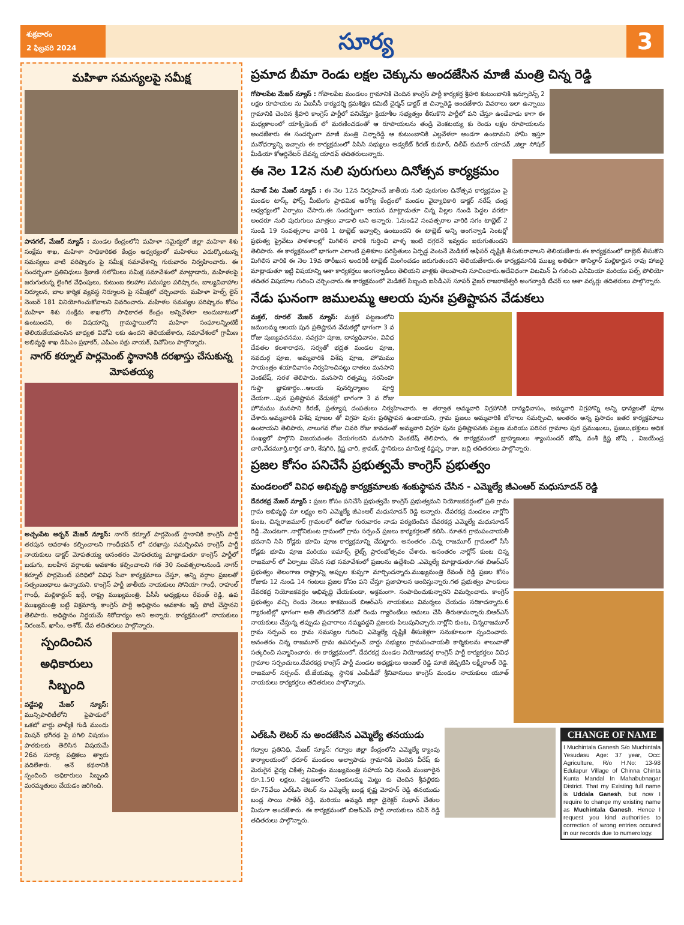శుక్రవారం
2 ఫిబ్రవరి 2024
సూర్య
3
మహిళా సమస్యలపై సమీక్ష
పానగల్, మేజర్ న్యూస్ : మండల కేంద్రంలోని మహిళా సమైక్యలో జిల్లా మహిళా శిశు సంక్షేమ శాఖ, మహిళా సాధికారికత కేంద్రం ఆధ్వర్యంలో మహిళలు ఎదుర్కొంటున్న సమస్యలు వాటి పరిష్కారం పై సమీక్ష సమావేశాన్ని గురువారం నిర్వహించారు. ఈ సందర్భంగా ప్రతినిధులు శ్రీవాణి సలోమీలు సమీక్ష సమావేశంలో మాట్లాడారు, మహిళలపై జరుగుతున్న లైంగిక వేధింపులు, కుటుంబ కలహాల సమస్యల పరిష్కారం, బాల్యవివాహాల నిర్మూలన, బాల కార్మిక వ్యవస్థ నిర్మూలన పై సమీక్షలో చర్చించారు. మహిళా హెల్ప్ లైన్ నెంబర్ 181 వినియోగించుకోవాలని వివరించారు. మహిళల సమస్యల పరిష్కారం కోసం మహిళా శిశు సంక్షేమ శాఖలోని సాధికారత కేంద్రం అన్నివేళలా అందుబాటులో ఉంటుందని, ఈ విషయాన్ని గ్రామస్థాయిలోని మహిళా సంఘాలన్నింటికీ తెలియజేయవలసిన బాధ్యత వివోఏ లకు ఉందని తెలియజేశారు, సమావేశంలో గ్రామీణ అభివృద్ధి శాఖ డిపిఎం ప్రభాకర్, ఎపిఎం సక్రు నాయక్, వివోఏలు పాల్గొన్నారు.
నాగర్ కర్నూల్ పార్లమెంట్ స్థానానికి దరఖాస్తు చేసుకున్న మోపతయ్య
అచ్చంపేట అర్బన్ మేజర్ న్యూస్: నాగర్ కర్నూల్ పార్లమెంట్ స్థానానికి కాంగ్రెస్ పార్టీ తరపున అవకాశం కల్పించాలని గాంధీభవన్ లో దరఖాస్తు సమర్పించిన కాంగ్రెస్ పార్టీ నాయకులు డాక్టర్ మోపతయ్య అనంతరం మోపతయ్య మాట్లాడుతూ కాంగ్రెస్ పార్టీలో బడుగు, బలహీన వర్గాలకు అవకాశం కల్పించాలని గత 30 సంవత్సరాలనుండి నాగర్ కర్నూల్ పార్లమెంట్ పరిధిలో వివిధ సేవా కార్యక్రమాలు చేస్తూ, అన్ని వర్గాల ప్రజలతో సత్సంబంధాలు ఉన్నాయని. కాంగ్రెస్ పార్టీ జాతీయ నాయకులు సోనియా గాంధీ, రాహుల్ గాంధీ, మల్లికార్జున్ ఖర్గే, రాష్ట్ర ముఖ్యమంత్రి. పీసీసీ అధ్యక్షులు రేవంత్ రెడ్డి, ఉప ముఖ్యమంత్రి బట్టి విక్రమార్క కాంగ్రెస్ పార్టీ అధిష్ఠానం అవకాశం ఇస్తే పోటీ చేస్తానని తెలిపారు. అధిష్టానం నిర్ణయమే శిరోదార్యం అని అన్నారు. కార్యక్రమంలో నాయకులు నిరంజన్, ఖాసీం, అశోక్, దేవ తదితరులు పాల్గొన్నారు.
స్పందించిన అధికారులు సిబ్బంది
వడ్డేపల్లి మేజర్ న్యూస్: మున్సిపాలిటీలోని పైపాడులో ఒకటో వార్డు వాల్మీకి గుడి ముందు మిషన్ భగీరథ పై పగిలి విషయం పాఠకులకు తెలిసిన విషయమే 26న సూర్య పత్రికలు త్వారు వదిలేశారు. అనే కథనానికి స్పందించి అధికారులు సిబ్బంది మరమ్మతులు చేయడం జరిగింది.
ప్రమాద బీమా రెండు లక్షల చెక్కును అందజేసిన మాజీ మంత్రి చిన్న రెడ్డి
గోపాలపేట మేజర్ న్యూస్ : గోపాలపేట మండలం గ్రామానికి చెందిన కాంగ్రెస్ పార్టీ కార్యకర్త శ్రీహరి కుటుంబానికి ఇన్సూరెన్స్ 2 లక్షల రూపాయల ను ఏఐసీసీ కార్యదర్శి క్రమశిక్షణ కమిటీ చైర్మన్ డాక్టర్ జి చిన్నారెడ్డి అందజేశారు వివరాలు ఇలా ఉన్నాయి గ్రామానికి చెందిన శ్రీహరి కాంగ్రెస్ పార్టీలో పనిచేస్తూ క్రియాశీల సభ్యత్వం తీసుకొని పార్టీలో పని చేస్తూ ఉండేవాడు కాగా ఈ మధ్యకాలంలో యాక్సిడెంట్ లో మరణించడంతో ఆ రూపాయలను తండ్రి వెంకటయ్య కు రెండు లక్షల రూపాయలను అందజేశారు ఈ సందర్భంగా మాజీ మంత్రి చిన్నారెడ్డి ఆ కుటుంబానికి ఎల్లవేళలా అండగా ఉంటామని హామీ ఇస్తూ మనోధర్యాన్ని ఇచ్చారు ఈ కార్యక్రమంలో పిసిసి సభ్యులు అడ్వకేట్ కిరణ్ కుమార్, దిలీప్ కుమార్ యాదవ్ ,జిల్లా సోషల్ మీడియా కోఆర్డినేటర్ దేవన్న యాదవ్ తదితరులున్నారు.
ఈ నెల 12న నులి పురుగులు దినోత్సవ కార్యక్రమం
నవాబ్ పేట మేజర్ న్యూస్ : ఈ నెల 12న నిర్వహించే జాతీయ నులి పురుగుల దినోత్సవ కార్యక్రమం పై మండల టాస్క్ ఫోర్స్ మీటింగు ప్రాథమిక ఆరోగ్య కేంద్రంలో మండల వైద్యాధికారి డాక్టర్ నరేష్ చంద్ర ఆధ్వర్యంలో ఏర్పాటు చేసారు.ఈ సందర్భంగా ఆయన మాట్లాడుతూ చిన్న పిల్లల నుండి పెద్దల వరకూ అందరూ నులి పురుగులు మాత్రలు వాడాలి అని అన్నారు. 1నుండి2 సంవత్సరాల వారికి సగం టాబ్లెట్ 2 నుండి 19 సంవత్సరాల వారికి 1 టాబ్లెట్ ఇవ్వాల్సి ఉంటుందని ఈ టాబ్లెట్ అన్ని అంగన్వాడి సెంటర్లో ప్రభుత్వ ప్రైవేటు పాఠశాలల్లో మిగిలిన వారికి గుర్తించి వాళ్ళ ఇంటి దగ్గరనే ఇవ్వడం జరుగుతుందని తెలిపారు. ఈ కార్యక్రమంలో భాగంగా ఎలాంటి ప్రతికూల పరిస్థితులు ఏర్పడ్డ వెంటనే మెడికల్ ఆఫీసర్ దృష్టికి తీసుకురావాలని తెలియజేశారు.ఈ కార్యక్రమంలో టాబ్లెట్ తీసుకొని మిగిలిన వారికి ఈ నెల 19వ తారీఖున అందరికీ టాబ్లెట్ మింగించడం జరుగుతుందని తెలియజేశారు.ఈ కార్యక్రమానికి ముఖ్య అతిథిగా తాసిల్దార్ మల్లికార్జున రావు హాజరై మాట్లాడుతూ ఇట్టి విషయాన్ని ఆశా కార్యకర్తలు అంగన్వాడీలు తెలియని వాళ్లకు తెలుపాలని సూచించారు.అదేవిధంగా విటమిన్ ఏ గురించి ఎనీమియా మరియు పల్స్ పోలియో తదితర విషయాల గురించి చర్చించారు.ఈ కార్యక్రమంలో మెడికల్ సిబ్బంది ఐసీడీఎస్ సూపర్ వైజర్ రాజరాజేశ్వరీ అంగన్వాడీ టీచర్ లు ఆశా వర్కర్లు తదితరులు పాల్గొన్నారు.
నేడు ఘనంగా జములమ్మ ఆలయ పునః ప్రతిష్టాపన వేడుకలు
మక్తల్, రూరల్ మేజర్ న్యూస్: మక్తల్ పట్టణంలోని జములమ్మ ఆలయ పున ప్రతిష్టాపన వేడుకల్లో భాగంగా 3 వ రోజు పుణ్యవచనము, నవగ్రహ పూజ, దాన్యధివాసం, వివిధ దేవతల కలశారాధన, సర్వతో భద్రత మండల పూజ, నవదుర్గ పూజ, అమ్మవారికి విశేష పూజ, హొమము సాయంత్రం శయాదివాసం నిర్వహించినట్లు దాతలు మనసాని వెంకటేష్, సరళ తెలిపారు. మనసాని రత్నమ్మ, నరసింహ గుప్తా జ్ఞాపకార్థం...ఆలయ పునర్నిర్మాణం పూర్తి చేయగా...పున ప్రతిష్టాపన వేడుకల్లో భాగంగా 3 వ రోజు హొమము మనసాని కిరణ్, ప్రత్యూష దంపతులు నిర్వహించారు. ఆ తర్వాత అమ్మవారి విగ్రహానికి దాన్యధివాసం, అమ్మవారి విగ్రహాన్ని అన్ని ధాన్యలతో పూజ చేశారు.అమ్మవారికి విశేష పూజల తో విగ్రహ పునః ప్రతిష్టాపన ఉంటాయని, గ్రామ ప్రజలు అమ్మవారికి బోనాలు సమర్పించి, అంతరం అన్న ప్రసాదం ఇతర కార్యక్రమాలు ఉంటాయని తెలిపారు, నాలుగవ రోజు చివరి రోజు కావడంతో అమ్మవారి విగ్రహ పునః ప్రతిష్టాపనకు పట్టణ మరియు పరిసర గ్రామాల పుర ప్రముఖులు, ప్రజలు,భక్తులు అధిక సంఖ్యలో పాల్గొని విజయవంతం చేయగలరని మనసాని వెంకటేష్ తెలిపారు, ఈ కార్యక్రమంలో బ్రాహ్మణులు శ్యాంసుందర్ జోషి, వంశీ క్రిష్ణ జోషి , విజయేంద్ర చారి,వేదమూర్తి,కార్తిక చారి, శేషగిరి, క్రిష్ణ చారి, శ్రావణ్, స్థానికులు మామిళ్ల కిష్టప్ప, రాజు, బద్రి తదితరులు పాల్గొన్నారు.
ప్రజల కోసం పనిచేసే ప్రభుత్వమే కాంగ్రెస్ ప్రభుత్వం
మండలంలో వివిధ అభివృద్ధి కార్యక్రమాలకు శంకుస్థాపన చేసిన - ఎమ్మెల్యే జీఎంఆర్ మధుసూదన్ రెడ్డి
దేవరకద్ర మేజర్ న్యూస్ : ప్రజల కోసం పనిచేసే ప్రభుత్వమే కాంగ్రెస్ ప్రభుత్వమని నియోజకవర్గంలో ప్రతి గ్రామ గ్రామ అభివృద్ధి మా లక్ష్యం అని ఎమ్మెల్యే జీఎంఆర్ మధుసూదన్ రెడ్డి అన్నారు. దేవరకద్ర మండలం నార్లోని కుంట, చిన్నరాజమూర్ గ్రామలలో ఈరోజు గురువారం నాడు పర్యటించిన దేవరకద్ర ఎమ్మెల్యే మధుసూదన్ రెడ్డి..మొదటగా..నార్లోనికుంట గ్రామంలో గ్రామ సర్పంచ్ ప్రజలు కార్యకర్తలతో కలిసి..నూతన గ్రామపంచాయతీ భవనాని సిసి రోడ్లకు భూమి పూజ కార్యక్రమాన్ని చేపట్టారు. అనంతరం .చిన్న రాజమూర్ గ్రామంలో సీసీ రోడ్లకు భూమి పూజ మరియు ఐమాక్స్ లైట్స్ ప్రారంభోత్సవం చేశారు. అనంతరం నార్లోన్ కుంట చిన్న రాజమూర్ లో ఏర్పాటు చేసిన సభ సమావేశంలో ప్రజలను ఉద్దేశించి .ఎమ్మెల్యే మాట్లాడుతూ.గత బిఆర్ఎస్ ప్రభుత్వం తెలంగాణ రాష్ట్రాన్ని అప్పుల కుప్పగా మార్చిందన్నారు.ముఖ్యమంత్రి రేవంత్ రెడ్డి ప్రజల కోసం రోజుకు 12 నుండి 14 గంటలు ప్రజల కోసం పని చేస్తూ ప్రజాపాలన అందిస్తున్నారు.గత ప్రభుత్వం పాలకులు దేవరకద్ర నియోజకవర్గం అభివృద్ధి చేయకుండా, అక్రమంగా. సంపాదించుకున్నారని విమర్శించారు. కాంగ్రెస్ ప్రభుత్వం వచ్చి రెండు నెలలు కాకముందే బిఆర్ఎస్ నాయకులు విమర్శలు చేయడం సరికాదన్నారు.6 గ్యారంటీల్లో భాగంగా అతి తొందరలోనే మరో రెండు గ్యారెంటీలు అమలు చేసి తీరుతామన్నారు.బిఆర్ఎస్ నాయకులు చేస్తున్న తప్పుడు ప్రచారాలు నమ్మవద్దని ప్రజలకు పిలుపునిచ్చారు.నార్లోని కుంట, చిన్నరాజమూర్ గ్రామ సర్పంచ్ లు గ్రామ సమస్యల గురించి ఎమ్మెల్యే దృష్టికి తీసుకెళ్లగా సనుకూలంగా స్పందించారు. అనంతరం చిన్న రాజమూర్ గ్రామ ఉపసర్పంచ్ వార్డు సభ్యులు గ్రామపంచాయతీ కార్మికులను శాలువాతో సత్కరించి సన్మానించారు. ఈ కార్యక్రమంలో. దేవరకద్ర మండల నియోజకవర్గ కాంగ్రెస్ పార్టీ కార్యకర్తలు వివిధ గ్రామాల సర్పంచులు.దేవరకద్ర కాంగ్రెస్ పార్టీ మండల అధ్యక్షులు అంజల్ రెడ్డి మాజీ జెడ్పిటిసి లక్ష్మీకాంత్ రెడ్డి. రాజమూర్ సర్పంచ్. టీ.జేయమ్మ. స్థానిక ఎంపీడీవో శ్రీనివాసులు కాంగ్రెస్ మండల నాయకులు యూత్ నాయకులు కార్యకర్తలు తదితరులు పాల్గొన్నారు.
CHANGE OF NAME
I Muchintala Ganesh S/o Muchintala Yesudasu Age: 37 year, Occ: Agriculture, R/o H.No: 13-98 Edulapur Village of Chinna Chinta Kunta Mandal In Mahabubnagar District. That my Existing full name is Uddala Ganesh, but now I require to change my existing name as Muchintala Ganesh. Hence I request you kind authorities to correction of wrong entries occured in our records due to numerology.
ఎల్ఓసి లెటర్ ను అందజేసిన ఎమ్మెల్యే తనయుడు
గద్వాల ప్రతినిధి, మేజర్ న్యూస్: గద్వాల జిల్లా కేంద్రంలోని ఎమ్మెల్యే క్యాంపు కార్యాలయంలో ధరూర్ మండలం అల్వాపాడు గ్రామానికి చెందిన వీరేష్ కు మెరుగైన వైద్య చికిత్స నిమిత్తం ముఖ్యమంత్రి సహాయ నిధి నుండి మంజూరైన రూ.1.50 లక్షలు, పట్టణంలోని సుంకులమ్మ మెట్టు కు చెందిన శ్రీవల్లికకు రూ.75వేలు ఎల్ఓసి లెటర్ ను ఎమ్మెల్యే బండ్ల కృష్ణ మోహన్ రెడ్డి తనయుడు బండ్ల సాయి సాకేత్ రెడ్డి, మరియు ఉమ్మడి జిల్లా డైరెక్టర్ సుభాన్ చేతుల మీదుగా అందజేశారు. ఈ కార్యక్రమంలో బిఆర్ఎస్ పార్టీ నాయకులు నవీన్ రెడ్డి తదితరులు పాల్గొన్నారు.